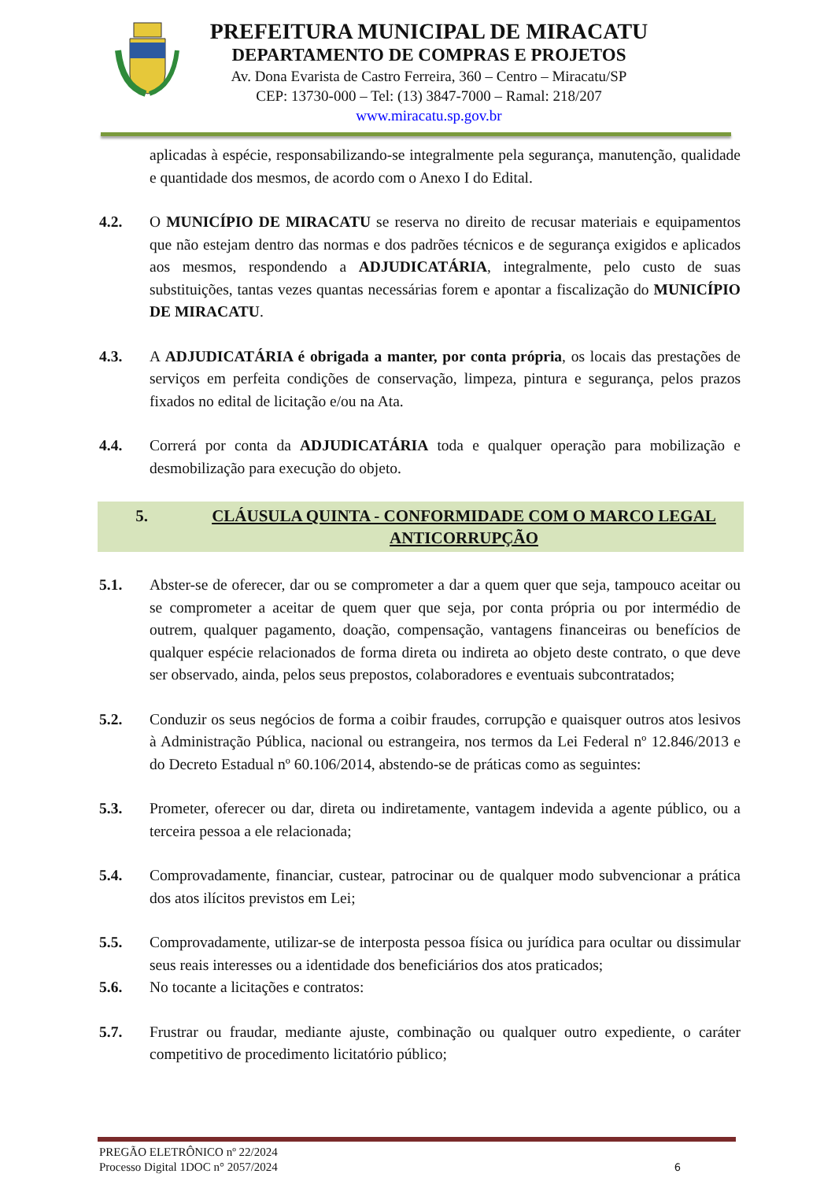PREFEITURA MUNICIPAL DE MIRACATU
DEPARTAMENTO DE COMPRAS E PROJETOS
Av. Dona Evarista de Castro Ferreira, 360 – Centro – Miracatu/SP
CEP: 13730-000 – Tel: (13) 3847-7000 – Ramal: 218/207
www.miracatu.sp.gov.br
aplicadas à espécie, responsabilizando-se integralmente pela segurança, manutenção, qualidade e quantidade dos mesmos, de acordo com o Anexo I do Edital.
4.2. O MUNICÍPIO DE MIRACATU se reserva no direito de recusar materiais e equipamentos que não estejam dentro das normas e dos padrões técnicos e de segurança exigidos e aplicados aos mesmos, respondendo a ADJUDICATÁRIA, integralmente, pelo custo de suas substituições, tantas vezes quantas necessárias forem e apontar a fiscalização do MUNICÍPIO DE MIRACATU.
4.3. A ADJUDICATÁRIA é obrigada a manter, por conta própria, os locais das prestações de serviços em perfeita condições de conservação, limpeza, pintura e segurança, pelos prazos fixados no edital de licitação e/ou na Ata.
4.4. Correrá por conta da ADJUDICATÁRIA toda e qualquer operação para mobilização e desmobilização para execução do objeto.
5. CLÁUSULA QUINTA - CONFORMIDADE COM O MARCO LEGAL ANTICORRUPÇÃO
5.1. Abster-se de oferecer, dar ou se comprometer a dar a quem quer que seja, tampouco aceitar ou se comprometer a aceitar de quem quer que seja, por conta própria ou por intermédio de outrem, qualquer pagamento, doação, compensação, vantagens financeiras ou benefícios de qualquer espécie relacionados de forma direta ou indireta ao objeto deste contrato, o que deve ser observado, ainda, pelos seus prepostos, colaboradores e eventuais subcontratados;
5.2. Conduzir os seus negócios de forma a coibir fraudes, corrupção e quaisquer outros atos lesivos à Administração Pública, nacional ou estrangeira, nos termos da Lei Federal nº 12.846/2013 e do Decreto Estadual nº 60.106/2014, abstendo-se de práticas como as seguintes:
5.3. Prometer, oferecer ou dar, direta ou indiretamente, vantagem indevida a agente público, ou a terceira pessoa a ele relacionada;
5.4. Comprovadamente, financiar, custear, patrocinar ou de qualquer modo subvencionar a prática dos atos ilícitos previstos em Lei;
5.5. Comprovadamente, utilizar-se de interposta pessoa física ou jurídica para ocultar ou dissimular seus reais interesses ou a identidade dos beneficiários dos atos praticados;
5.6. No tocante a licitações e contratos:
5.7. Frustrar ou fraudar, mediante ajuste, combinação ou qualquer outro expediente, o caráter competitivo de procedimento licitatório público;
PREGÃO ELETRÔNICO nº 22/2024
Processo Digital 1DOC n° 2057/2024
6